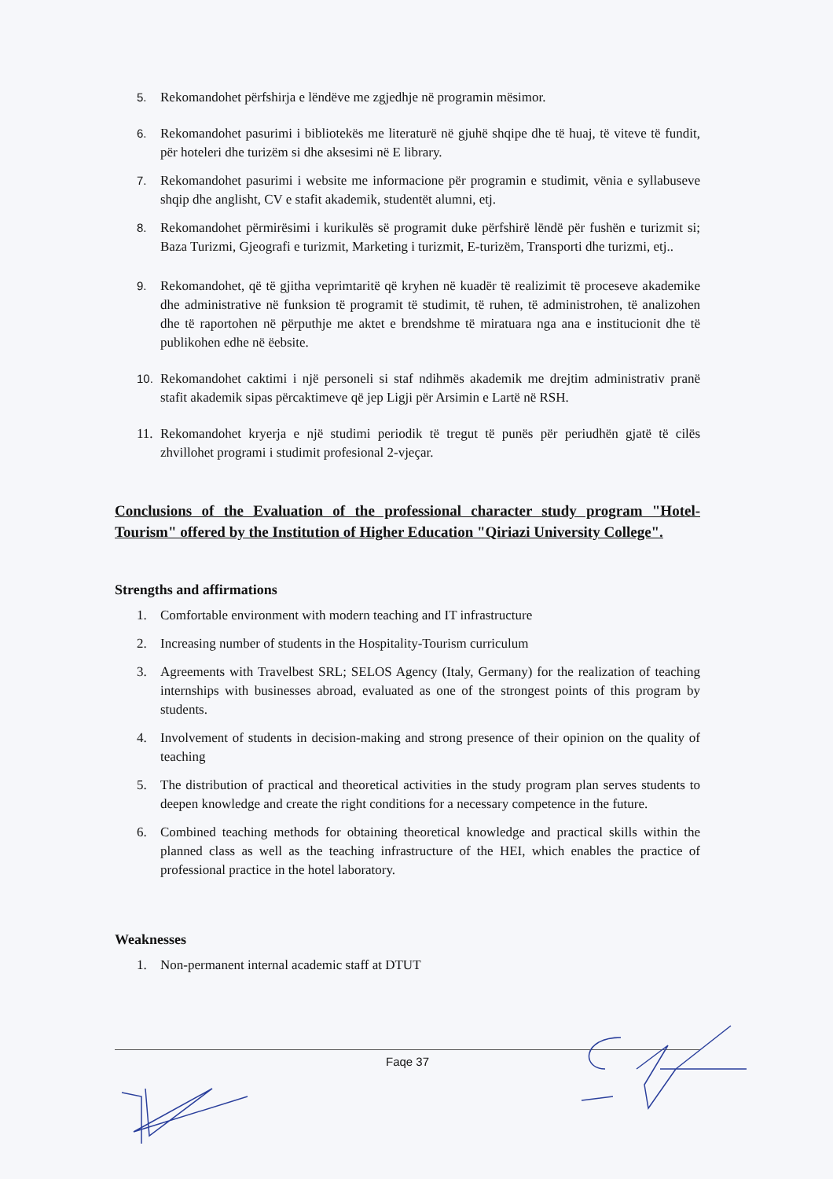5. Rekomandohet përfshirja e lëndëve me zgjedhje në programin mësimor.
6. Rekomandohet pasurimi i bibliotekës me literaturë në gjuhë shqipe dhe të huaj, të viteve të fundit, për hoteleri dhe turizëm si dhe aksesimi në E library.
7. Rekomandohet pasurimi i website me informacione për programin e studimit, vënia e syllabuseve shqip dhe anglisht, CV e stafit akademik, studentët alumni, etj.
8. Rekomandohet përmirësimi i kurikulës së programit duke përfshirë lëndë për fushën e turizmit si; Baza Turizmi, Gjeografi e turizmit, Marketing i turizmit, E-turizëm, Transporti dhe turizmi, etj..
9. Rekomandohet, që të gjitha veprimtaritë që kryhen në kuadër të realizimit të proceseve akademike dhe administrative në funksion të programit të studimit, të ruhen, të administrohen, të analizohen dhe të raportohen në përputhje me aktet e brendshme të miratuara nga ana e institucionit dhe të publikohen edhe në ëebsite.
10. Rekomandohet caktimi i një personeli si staf ndihmës akademik me drejtim administrativ pranë stafit akademik sipas përcaktimeve që jep Ligji për Arsimin e Lartë në RSH.
11. Rekomandohet kryerja e një studimi periodik të tregut të punës për periudhën gjatë të cilës zhvillohet programi i studimit profesional 2-vjeçar.
Conclusions of the Evaluation of the professional character study program "Hotel-Tourism" offered by the Institution of Higher Education "Qiriazi University College".
Strengths and affirmations
1. Comfortable environment with modern teaching and IT infrastructure
2. Increasing number of students in the Hospitality-Tourism curriculum
3. Agreements with Travelbest SRL; SELOS Agency (Italy, Germany) for the realization of teaching internships with businesses abroad, evaluated as one of the strongest points of this program by students.
4. Involvement of students in decision-making and strong presence of their opinion on the quality of teaching
5. The distribution of practical and theoretical activities in the study program plan serves students to deepen knowledge and create the right conditions for a necessary competence in the future.
6. Combined teaching methods for obtaining theoretical knowledge and practical skills within the planned class as well as the teaching infrastructure of the HEI, which enables the practice of professional practice in the hotel laboratory.
Weaknesses
1. Non-permanent internal academic staff at DTUT
Faqe 37